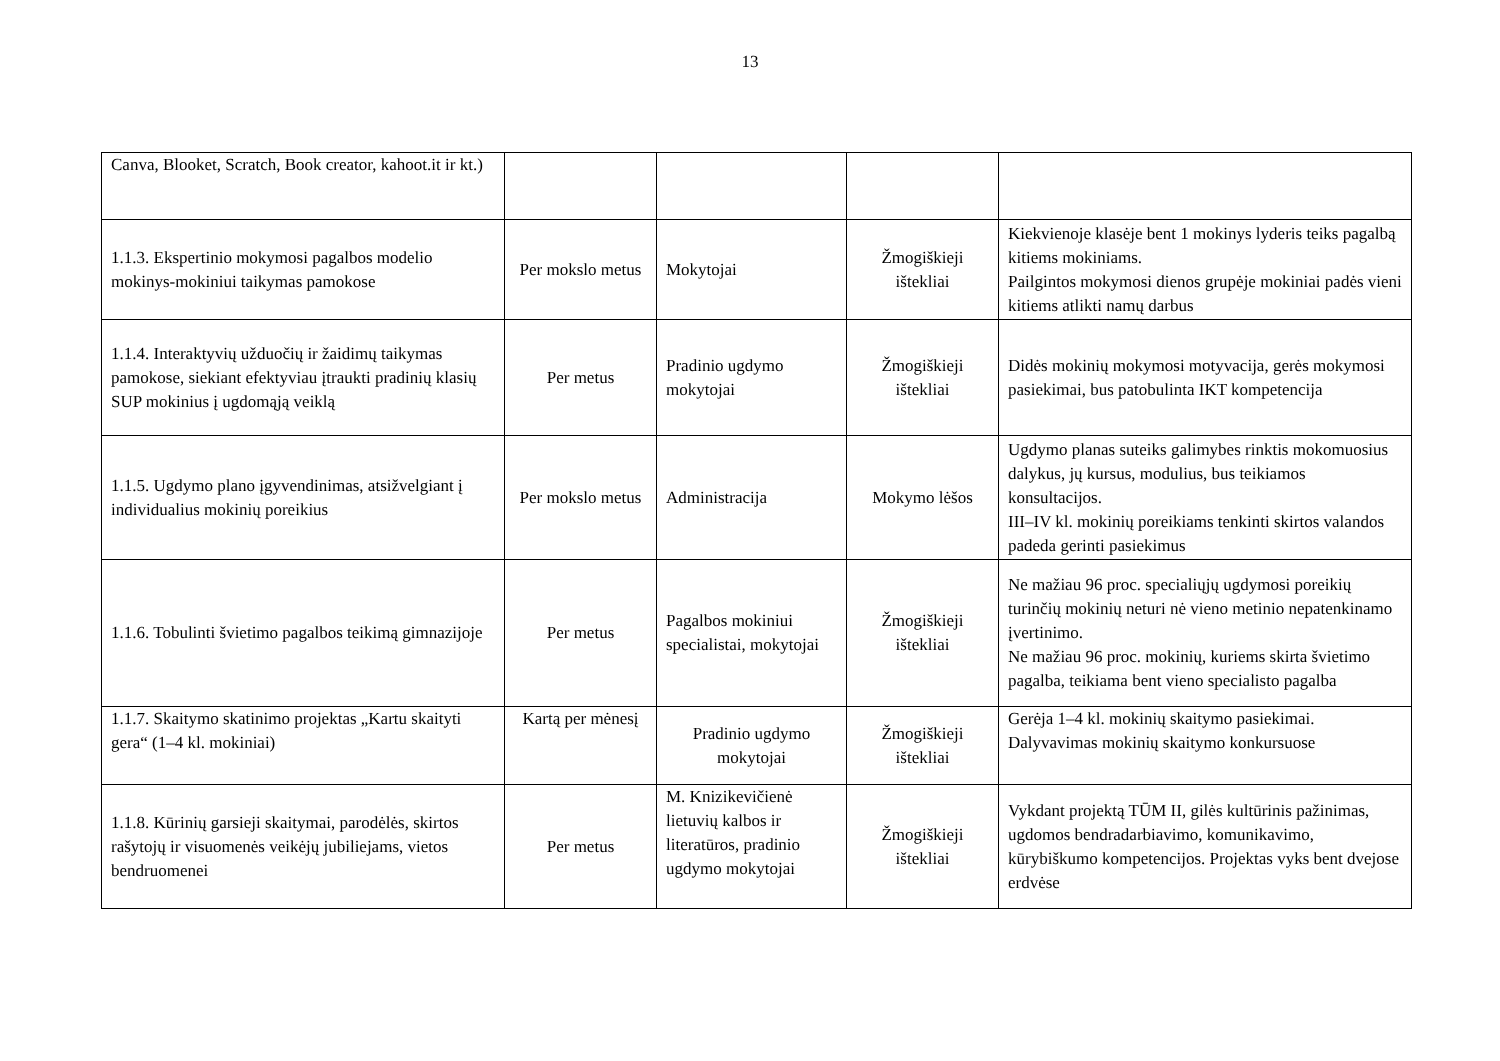13
| Canva, Blooket, Scratch, Book creator, kahoot.it ir kt.) | | | | |
| 1.1.3. Ekspertinio mokymosi pagalbos modelio mokinys-mokiniui taikymas pamokose | Per mokslo metus | Mokytojai | Žmogiškieji ištekliai | Kiekvienoje klasėje bent 1 mokinys lyderis teiks pagalbą kitiems mokiniams. Pailgintos mokymosi dienos grupėje mokiniai padės vieni kitiems atlikti namų darbus |
| 1.1.4. Interaktyvių užduočių ir žaidimų taikymas pamokose, siekiant efektyviau įtraukti pradinių klasių SUP mokinius į ugdomąją veiklą | Per metus | Pradinio ugdymo mokytojai | Žmogiškieji ištekliai | Didės mokinių mokymosi motyvacija, gerės mokymosi pasiekimai, bus patobulinta IKT kompetencija |
| 1.1.5. Ugdymo plano įgyvendinimas, atsižvelgiant į individualius mokinių poreikius | Per mokslo metus | Administracija | Mokymo lėšos | Ugdymo planas suteiks galimybes rinktis mokomuosius dalykus, jų kursus, modulius, bus teikiamos konsultacijos. III–IV kl. mokinių poreikiams tenkinti skirtos valandos padeda gerinti pasiekimus |
| 1.1.6. Tobulinti švietimo pagalbos teikimą gimnazijoje | Per metus | Pagalbos mokiniui specialistai, mokytojai | Žmogiškieji ištekliai | Ne mažiau 96 proc. specialiųjų ugdymosi poreikių turinčių mokinių neturi nė vieno metinio nepatenkinamo įvertinimo. Ne mažiau 96 proc. mokinių, kuriems skirta švietimo pagalba, teikiama bent vieno specialisto pagalba |
| 1.1.7. Skaitymo skatinimo projektas „Kartu skaityti gera“ (1–4 kl. mokiniai) | Kartą per mėnesį | Pradinio ugdymo mokytojai | Žmogiškieji ištekliai | Gerėja 1–4 kl. mokinių skaitymo pasiekimai. Dalyvavimas mokinių skaitymo konkursuose |
| 1.1.8. Kūrinių garsieji skaitymai, parodėlės, skirtos rašytojų ir visuomenės veikėjų jubiliejams, vietos bendruomenei | Per metus | M. Knizikevičienė lietuvių kalbos ir literatūros, pradinio ugdymo mokytojai | Žmogiškieji ištekliai | Vykdant projektą TŪM II, gilės kultūrinis pažinimas, ugdomos bendradarbiavimo, komunikavimo, kūrybiškumo kompetencijos. Projektas vyks bent dvejose erdvėse |